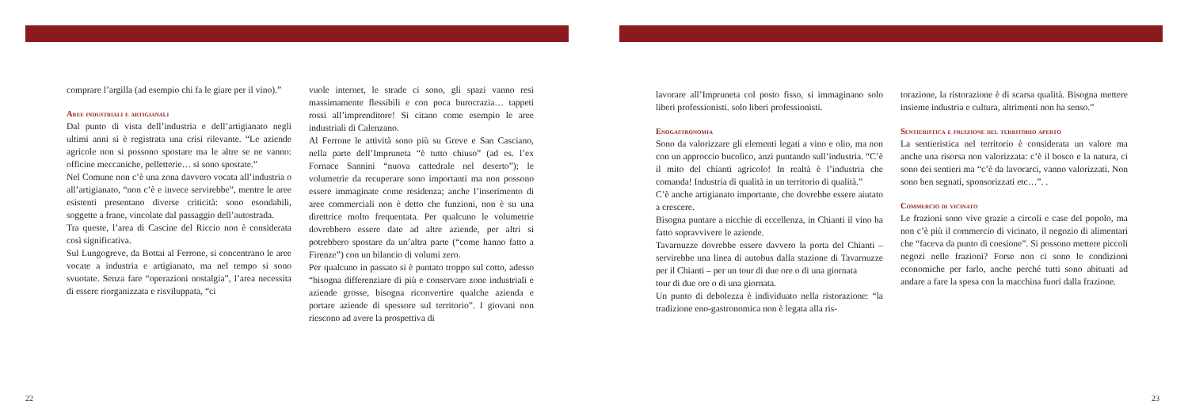comprare l’argilla (ad esempio chi fa le giare per il vino).”
Aree industriali e artigianali
Dal punto di vista dell’industria e dell’artigianato negli ultimi anni si è registrata una crisi rilevante. “Le aziende agricole non si possono spostare ma le altre se ne vanno: officine meccaniche, pelletterie… si sono spostate.”
Nel Comune non c’è una zona davvero vocata all’industria o all’artigianato, “non c’è e invece servirebbe”, mentre le aree esistenti presentano diverse criticità: sono esondabili, soggette a frane, vincolate dal passaggio dell’autostrada.
Tra queste, l’area di Cascine del Riccio non è considerata così significativa.
Sul Lungogreve, da Bottai al Ferrone, si concentrano le aree vocate a industria e artigianato, ma nel tempo si sono svuotate. Senza fare “operazioni nostalgia”, l’area necessita di essere riorganizzata e risviluppata, “ci
vuole internet, le strade ci sono, gli spazi vanno resi massimamente flessibili e con poca burocrazia… tappeti rossi all’imprenditore! Si citano come esempio le aree industriali di Calenzano.
Al Ferrone le attività sono più su Greve e San Casciano, nella parte dell’Impruneta “è tutto chiuso” (ad es. l’ex Fornace Sannini “nuova cattedrale nel deserto”); le volumetrie da recuperare sono importanti ma non possono essere immaginate come residenza; anche l’inserimento di aree commerciali non è detto che funzioni, non è su una direttrice molto frequentata. Per qualcuno le volumetrie dovrebbero essere date ad altre aziende, per altri si potrebbero spostare da un’altra parte (“come hanno fatto a Firenze”) con un bilancio di volumi zero.
Per qualcuno in passato si è puntato troppo sul cotto, adesso “bisogna differenziare di più e conservare zone industriali e aziende grosse, bisogna riconvertire qualche azienda e portare aziende di spessore sul territorio”. I giovani non riescono ad avere la prospettiva di
22
lavorare all’Impruneta col posto fisso, si immaginano solo liberi professionisti. solo liberi professionisti.
Enogastronomia
Sono da valorizzare gli elementi legati a vino e olio, ma non con un approccio bucolico, anzi puntando sull’industria. “C’è il mito del chianti agricolo! In realtà è l’industria che comanda! Industria di qualità in un territorio di qualità.”
C’è anche artigianato importante, che dovrebbe essere aiutato a crescere.
Bisogna puntare a nicchie di eccellenza, in Chianti il vino ha fatto sopravvivere le aziende.
Tavarnuzze dovrebbe essere davvero la porta del Chianti – servirebbe una linea di autobus dalla stazione di Tavarnuzze per il Chianti – per un tour di due ore o di una giornata
tour di due ore o di una giornata.
Un punto di debolezza è individuato nella ristorazione: “la tradizione eno-gastronomica non è legata alla ris-
torazione, la ristorazione è di scarsa qualità. Bisogna mettere insieme industria e cultura, altrimenti non ha senso.”
Sentieristica e fruizione del territorio aperto
La sentieristica nel territorio è considerata un valore ma anche una risorsa non valorizzata: c’è il bosco e la natura, ci sono dei sentieri ma “c’è da lavorarci, vanno valorizzati. Non sono ben segnati, sponsorizzati etc…”. .
Commercio di vicinato
Le frazioni sono vive grazie a circoli e case del popolo, ma non c’è più il commercio di vicinato, il negozio di alimentari che “faceva da punto di coesione”. Si possono mettere piccoli negozi nelle frazioni? Forse non ci sono le condizioni economiche per farlo, anche perché tutti sono abituati ad andare a fare la spesa con la macchina fuori dalla frazione.
23